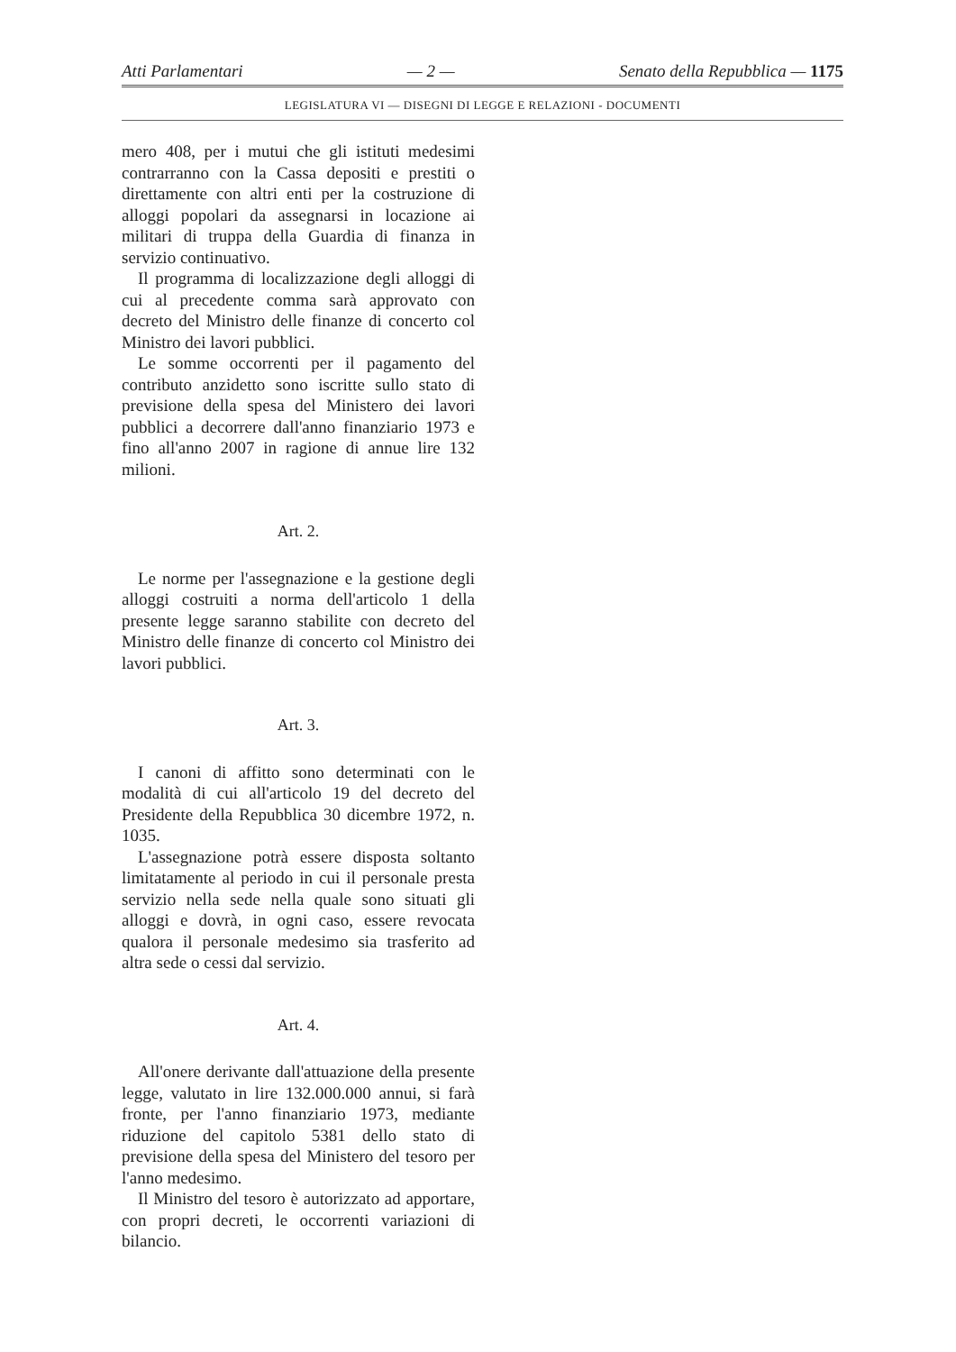Atti Parlamentari — 2 — Senato della Repubblica — 1175
LEGISLATURA VI — DISEGNI DI LEGGE E RELAZIONI - DOCUMENTI
mero 408, per i mutui che gli istituti medesimi contrarranno con la Cassa depositi e prestiti o direttamente con altri enti per la costruzione di alloggi popolari da assegnarsi in locazione ai militari di truppa della Guardia di finanza in servizio continuativo.
Il programma di localizzazione degli alloggi di cui al precedente comma sarà approvato con decreto del Ministro delle finanze di concerto col Ministro dei lavori pubblici.
Le somme occorrenti per il pagamento del contributo anzidetto sono iscritte sullo stato di previsione della spesa del Ministero dei lavori pubblici a decorrere dall'anno finanziario 1973 e fino all'anno 2007 in ragione di annue lire 132 milioni.
Art. 2.
Le norme per l'assegnazione e la gestione degli alloggi costruiti a norma dell'articolo 1 della presente legge saranno stabilite con decreto del Ministro delle finanze di concerto col Ministro dei lavori pubblici.
Art. 3.
I canoni di affitto sono determinati con le modalità di cui all'articolo 19 del decreto del Presidente della Repubblica 30 dicembre 1972, n. 1035.
L'assegnazione potrà essere disposta soltanto limitatamente al periodo in cui il personale presta servizio nella sede nella quale sono situati gli alloggi e dovrà, in ogni caso, essere revocata qualora il personale medesimo sia trasferito ad altra sede o cessi dal servizio.
Art. 4.
All'onere derivante dall'attuazione della presente legge, valutato in lire 132.000.000 annui, si farà fronte, per l'anno finanziario 1973, mediante riduzione del capitolo 5381 dello stato di previsione della spesa del Ministero del tesoro per l'anno medesimo.
Il Ministro del tesoro è autorizzato ad apportare, con propri decreti, le occorrenti variazioni di bilancio.